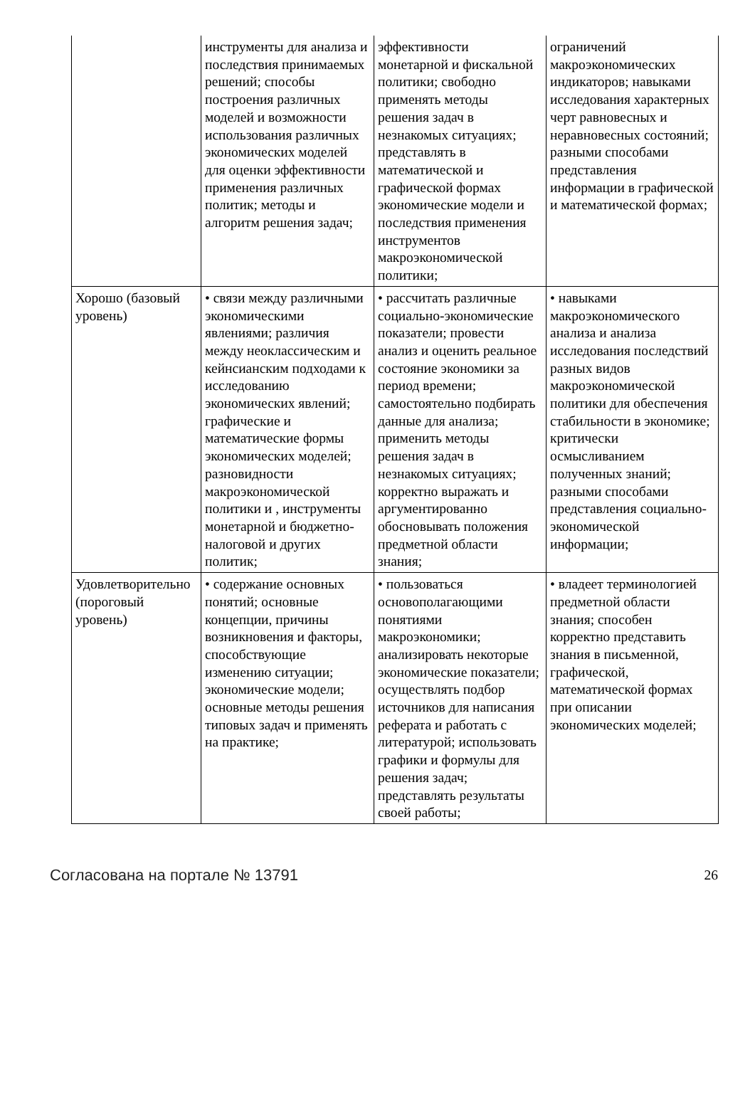| | инструменты для анализа и последствия принимаемых решений; способы построения различных моделей и возможности использования различных экономических моделей для оценки эффективности применения различных политик; методы и алгоритм решения задач; | эффективности монетарной и фискальной политики; свободно применять методы решения задач в незнакомых ситуациях; представлять в математической и графической формах экономические модели и последствия применения инструментов макроэкономической политики; | ограничений макроэкономических индикаторов; навыками исследования характерных черт равновесных и неравновесных состояний; разными способами представления информации в графической и математической формах; |
| Хорошо (базовый уровень) | • связи между различными экономическими явлениями; различия между неоклассическим и кейнсианским подходами к исследованию экономических явлений; графические и математические формы экономических моделей; разновидности макроэкономической политики и , инструменты монетарной и бюджетно-налоговой и других политик; | • рассчитать различные социально-экономические показатели; провести анализ и оценить реальное состояние экономики за период времени; самостоятельно подбирать данные для анализа; применить методы решения задач в незнакомых ситуациях; корректно выражать и аргументированно обосновывать положения предметной области знания; | • навыками макроэкономического анализа и анализа исследования последствий разных видов макроэкономической политики для обеспечения стабильности в экономике; критически осмысливанием полученных знаний; разными способами представления социально-экономической информации; |
| Удовлетворительно (пороговый уровень) | • содержание основных понятий; основные концепции, причины возникновения и факторы, способствующие изменению ситуации; экономические модели; основные методы решения типовых задач и применять на практике; | • пользоваться основополагающими понятиями макроэкономики; анализировать некоторые экономические показатели; осуществлять подбор источников для написания реферата и работать с литературой; использовать графики и формулы для решения задач; представлять результаты своей работы; | • владеет терминологией предметной области знания; способен корректно представить знания в письменной, графической, математической формах при описании экономических моделей; |
Согласована на портале № 13791 26